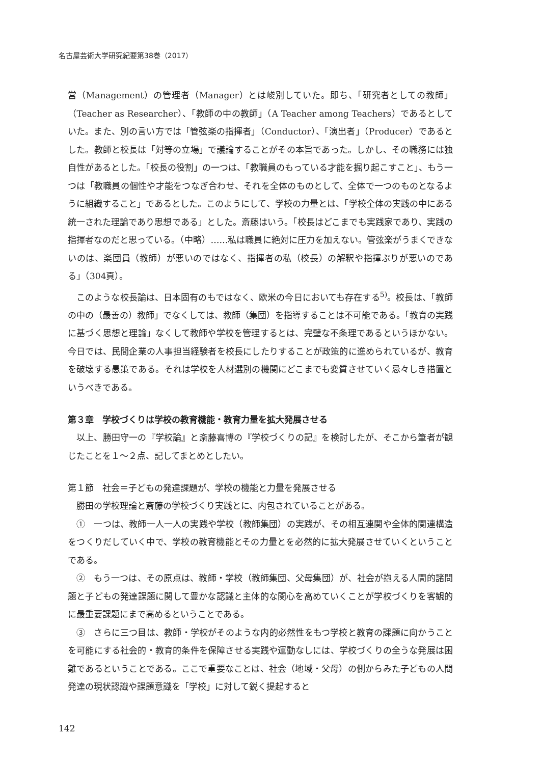名古屋芸術大学研究紀要第38巻（2017）
営（Management）の管理者（Manager）とは峻別していた。即ち、「研究者としての教師」（Teacher as Researcher）、「教師の中の教師」（A Teacher among Teachers）であるとしていた。また、別の言い方では「管弦楽の指揮者」（Conductor）、「演出者」（Producer）であるとした。教師と校長は「対等の立場」で議論することがその本旨であった。しかし、その職務には独自性があるとした。「校長の役割」の一つは、「教職員のもっている才能を掘り起こすこと」、もう一つは「教職員の個性や才能をつなぎ合わせ、それを全体のものとして、全体で一つのものとなるように組織すること」であるとした。このようにして、学校の力量とは、「学校全体の実践の中にある統一された理論であり思想である」とした。斎藤はいう。「校長はどこまでも実践家であり、実践の指揮者なのだと思っている。（中略）……私は職員に絶対に圧力を加えない。管弦楽がうまくできないのは、楽団員（教師）が悪いのではなく、指揮者の私（校長）の解釈や指揮ぶりが悪いのである」（304頁）。
このような校長論は、日本固有のもではなく、欧米の今日においても存在する<sup>5)</sup>。校長は、「教師の中の（最善の）教師」でなくしては、教師（集団）を指導することは不可能である。「教育の実践に基づく思想と理論」なくして教師や学校を管理するとは、完璧な不条理であるというほかない。今日では、民間企業の人事担当経験者を校長にしたりすることが政策的に進められているが、教育を破壊する愚策である。それは学校を人材選別の機関にどこまでも変質させていく忌々しき措置というべきである。
第３章　学校づくりは学校の教育機能・教育力量を拡大発展させる
以上、勝田守一の『学校論』と斎藤喜博の『学校づくりの記』を検討したが、そこから筆者が観じたことを１～２点、記してまとめとしたい。
第１節　社会＝子どもの発達課題が、学校の機能と力量を発展させる
勝田の学校理論と斎藤の学校づくり実践とに、内包されていることがある。
①　一つは、教師一人一人の実践や学校（教師集団）の実践が、その相互連関や全体的関連構造をつくりだしていく中で、学校の教育機能とその力量とを必然的に拡大発展させていくということである。
②　もう一つは、その原点は、教師・学校（教師集団、父母集団）が、社会が抱える人間的諸問題と子どもの発達課題に関して豊かな認識と主体的な関心を高めていくことが学校づくりを客観的に最重要課題にまで高めるということである。
③　さらに三つ目は、教師・学校がそのような内的必然性をもつ学校と教育の課題に向かうことを可能にする社会的・教育的条件を保障させる実践や運動なしには、学校づくりの全うな発展は困難であるということである。ここで重要なことは、社会（地域・父母）の側からみた子どもの人間発達の現状認識や課題意識を「学校」に対して鋭く提起すると
142